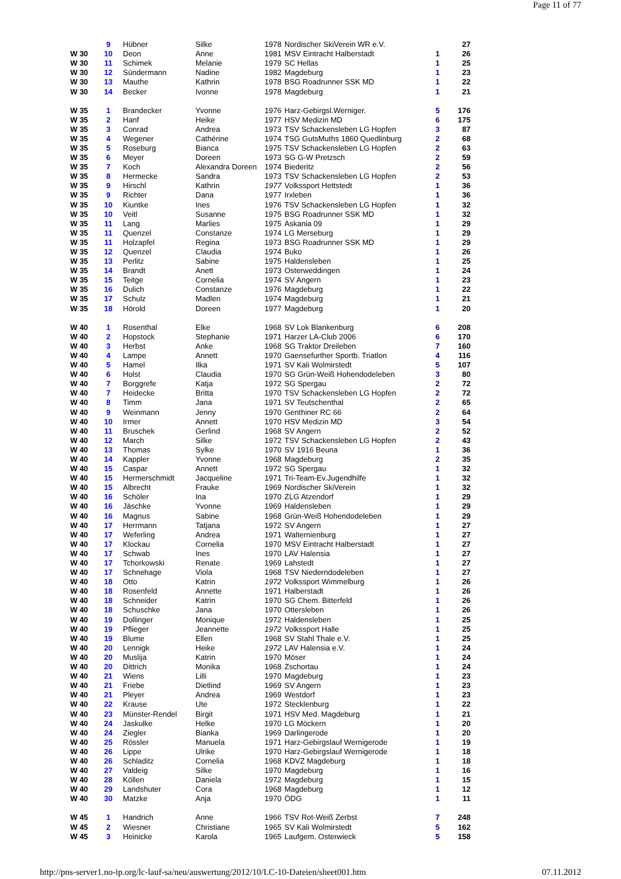Page 11 of 77
| | 9 | Hübner | Silke | 1978 | Nordischer SkiVerein WR e.V. | | 27 |
| W 30 | 10 | Deon | Anne | 1981 | MSV Eintracht Halberstadt | 1 | 26 |
| W 30 | 11 | Schimek | Melanie | 1979 | SC Hellas | 1 | 25 |
| W 30 | 12 | Sündermann | Nadine | 1982 | Magdeburg | 1 | 23 |
| W 30 | 13 | Mauthe | Kathrin | 1978 | BSG Roadrunner SSK MD | 1 | 22 |
| W 30 | 14 | Becker | Ivonne | 1978 | Magdeburg | 1 | 21 |
| W 35 | 1 | Brandecker | Yvonne | 1976 | Harz-Gebirgsl.Werniger. | 5 | 176 |
| W 35 | 2 | Hanf | Heike | 1977 | HSV Medizin MD | 6 | 175 |
| W 35 | 3 | Conrad | Andrea | 1973 | TSV Schackensleben LG Hopfen | 3 | 87 |
| W 35 | 4 | Wegener | Cathérine | 1974 | TSG GutsMuths 1860 Quedlinburg | 2 | 68 |
| W 35 | 5 | Roseburg | Bianca | 1975 | TSV Schackensleben LG Hopfen | 2 | 63 |
| W 35 | 6 | Meyer | Doreen | 1973 | SG G-W Pretzsch | 2 | 59 |
| W 35 | 7 | Koch | Alexandra Doreen | 1974 | Biederitz | 2 | 56 |
| W 35 | 8 | Hermecke | Sandra | 1973 | TSV Schackensleben LG Hopfen | 2 | 53 |
| W 35 | 9 | Hirschl | Kathrin | 1977 | Volkssport Hettstedt | 1 | 36 |
| W 35 | 9 | Richter | Dana | 1977 | Irxleben | 1 | 36 |
| W 35 | 10 | Kiuntke | Ines | 1976 | TSV Schackensleben LG Hopfen | 1 | 32 |
| W 35 | 10 | Veitl | Susanne | 1975 | BSG Roadrunner SSK MD | 1 | 32 |
| W 35 | 11 | Lang | Marlies | 1975 | Askania 09 | 1 | 29 |
| W 35 | 11 | Quenzel | Constanze | 1974 | LG Merseburg | 1 | 29 |
| W 35 | 11 | Holzapfel | Regina | 1973 | BSG Roadrunner SSK MD | 1 | 29 |
| W 35 | 12 | Quenzel | Claudia | 1974 | Buko | 1 | 26 |
| W 35 | 13 | Perlitz | Sabine | 1975 | Haldensleben | 1 | 25 |
| W 35 | 14 | Brandt | Anett | 1973 | Osterweddingen | 1 | 24 |
| W 35 | 15 | Teitge | Cornelia | 1974 | SV Angern | 1 | 23 |
| W 35 | 16 | Dulich | Constanze | 1976 | Magdeburg | 1 | 22 |
| W 35 | 17 | Schulz | Madlen | 1974 | Magdeburg | 1 | 21 |
| W 35 | 18 | Hörold | Doreen | 1977 | Magdeburg | 1 | 20 |
| W 40 | 1 | Rosenthal | Elke | 1968 | SV Lok Blankenburg | 6 | 208 |
| W 40 | 2 | Hopstock | Stephanie | 1971 | Harzer LA-Club 2006 | 6 | 170 |
| W 40 | 3 | Herbst | Anke | 1968 | SG Traktor Dreileben | 7 | 160 |
| W 40 | 4 | Lampe | Annett | 1970 | Gaensefurther Sportb. Triatlon | 4 | 116 |
| W 40 | 5 | Hamel | Ilka | 1971 | SV Kali Wolmirstedt | 5 | 107 |
| W 40 | 6 | Holst | Claudia | 1970 | SG Grün-Weiß Hohendodeleben | 3 | 80 |
| W 40 | 7 | Borggrefe | Katja | 1972 | SG Spergau | 2 | 72 |
| W 40 | 7 | Heidecke | Britta | 1970 | TSV Schackensleben LG Hopfen | 2 | 72 |
| W 40 | 8 | Timm | Jana | 1971 | SV Teutschenthal | 2 | 65 |
| W 40 | 9 | Weinmann | Jenny | 1970 | Genthiner RC 66 | 2 | 64 |
| W 40 | 10 | Irmer | Annett | 1970 | HSV Medizin MD | 3 | 54 |
| W 40 | 11 | Bruschek | Gerlind | 1968 | SV Angern | 2 | 52 |
| W 40 | 12 | March | Silke | 1972 | TSV Schackensleben LG Hopfen | 2 | 43 |
| W 40 | 13 | Thomas | Sylke | 1970 | SV 1916 Beuna | 1 | 36 |
| W 40 | 14 | Kappler | Yvonne | 1968 | Magdeburg | 2 | 35 |
| W 40 | 15 | Caspar | Annett | 1972 | SG Spergau | 1 | 32 |
| W 40 | 15 | Hermerschmidt | Jacqueline | 1971 | Tri-Team-Ev.Jugendhilfe | 1 | 32 |
| W 40 | 15 | Albrecht | Frauke | 1969 | Nordischer SkiVerein | 1 | 32 |
| W 40 | 16 | Schöler | Ina | 1970 | ZLG Atzendorf | 1 | 29 |
| W 40 | 16 | Jäschke | Yvonne | 1969 | Haldensleben | 1 | 29 |
| W 40 | 16 | Magnus | Sabine | 1968 | Grün-Weiß Hohendodeleben | 1 | 29 |
| W 40 | 17 | Herrmann | Tatjana | 1972 | SV Angern | 1 | 27 |
| W 40 | 17 | Weferling | Andrea | 1971 | Walternienburg | 1 | 27 |
| W 40 | 17 | Klockau | Cornelia | 1970 | MSV Eintracht Halberstadt | 1 | 27 |
| W 40 | 17 | Schwab | Ines | 1970 | LAV Halensia | 1 | 27 |
| W 40 | 17 | Tchorkowski | Renate | 1969 | Lahstedt | 1 | 27 |
| W 40 | 17 | Schnehage | Viola | 1968 | TSV Niederndodeleben | 1 | 27 |
| W 40 | 18 | Otto | Katrin | 1972 | Volkssport Wimmelburg | 1 | 26 |
| W 40 | 18 | Rosenfeld | Annette | 1971 | Halberstadt | 1 | 26 |
| W 40 | 18 | Schneider | Katrin | 1970 | SG Chem. Bitterfeld | 1 | 26 |
| W 40 | 18 | Schuschke | Jana | 1970 | Ottersleben | 1 | 26 |
| W 40 | 19 | Dollinger | Monique | 1972 | Haldensleben | 1 | 25 |
| W 40 | 19 | Pflieger | Jeannette | 1972 | Volkssport Halle | 1 | 25 |
| W 40 | 19 | Blume | Ellen | 1968 | SV Stahl Thale e.V. | 1 | 25 |
| W 40 | 20 | Lennigk | Heike | 1972 | LAV Halensia e.V. | 1 | 24 |
| W 40 | 20 | Muslija | Katrin | 1970 | Möser | 1 | 24 |
| W 40 | 20 | Dittrich | Monika | 1968 | Zschortau | 1 | 24 |
| W 40 | 21 | Wiens | Lilli | 1970 | Magdeburg | 1 | 23 |
| W 40 | 21 | Friebe | Dietlind | 1969 | SV Angern | 1 | 23 |
| W 40 | 21 | Pleyer | Andrea | 1969 | Westdorf | 1 | 23 |
| W 40 | 22 | Krause | Ute | 1972 | Stecklenburg | 1 | 22 |
| W 40 | 23 | Münster-Rendel | Birgit | 1971 | HSV Med. Magdeburg | 1 | 21 |
| W 40 | 24 | Jaskulke | Helke | 1970 | LG Möckern | 1 | 20 |
| W 40 | 24 | Ziegler | Bianka | 1969 | Darlingerode | 1 | 20 |
| W 40 | 25 | Rössler | Manuela | 1971 | Harz-Gebirgslauf Wernigerode | 1 | 19 |
| W 40 | 26 | Lippe | Ulrike | 1970 | Harz-Gebirgslauf Wernigerode | 1 | 18 |
| W 40 | 26 | Schladitz | Cornelia | 1968 | KDVZ Magdeburg | 1 | 18 |
| W 40 | 27 | Valdeig | Silke | 1970 | Magdeburg | 1 | 16 |
| W 40 | 28 | Köllen | Daniela | 1972 | Magdeburg | 1 | 15 |
| W 40 | 29 | Landshuter | Cora | 1968 | Magdeburg | 1 | 12 |
| W 40 | 30 | Matzke | Anja | 1970 | ÖDG | 1 | 11 |
| W 45 | 1 | Handrich | Anne | 1966 | TSV Rot-Weiß Zerbst | 7 | 248 |
| W 45 | 2 | Wiesner | Christiane | 1965 | SV Kali Wolmirstedt | 5 | 162 |
| W 45 | 3 | Heinicke | Karola | 1965 | Laufgem. Osterwieck | 5 | 158 |
http://pns-server1.no-ip.org/lc-lauf-sa/neu/auswertung/2012/10/LC-10-Dateien/sheet001.htm 07.11.2012